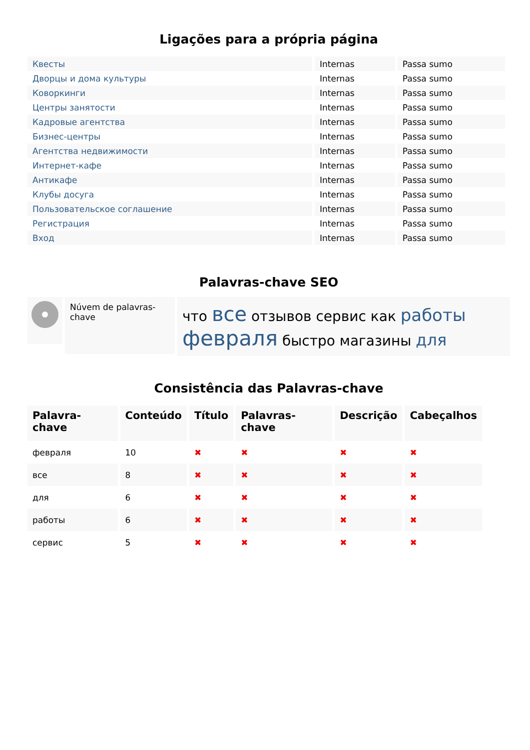Ligações para a própria página
| Квесты | Internas | Passa sumo |
| Дворцы и дома культуры | Internas | Passa sumo |
| Коворкинги | Internas | Passa sumo |
| Центры занятости | Internas | Passa sumo |
| Кадровые агентства | Internas | Passa sumo |
| Бизнес-центры | Internas | Passa sumo |
| Агентства недвижимости | Internas | Passa sumo |
| Интернет-кафе | Internas | Passa sumo |
| Антикафе | Internas | Passa sumo |
| Клубы досуга | Internas | Passa sumo |
| Пользовательское соглашение | Internas | Passa sumo |
| Регистрация | Internas | Passa sumo |
| Вход | Internas | Passa sumo |
Palavras-chave SEO
Núvem de palavras-chave
что все отзывов сервис как работы февраля быстро магазины для
Consistência das Palavras-chave
| Palavra-chave | Conteúdo | Título | Palavras-chave | Descrição | Cabeçalhos |
| --- | --- | --- | --- | --- | --- |
| февраля | 10 | ✖ | ✖ | ✖ | ✖ |
| все | 8 | ✖ | ✖ | ✖ | ✖ |
| для | 6 | ✖ | ✖ | ✖ | ✖ |
| работы | 6 | ✖ | ✖ | ✖ | ✖ |
| сервис | 5 | ✖ | ✖ | ✖ | ✖ |